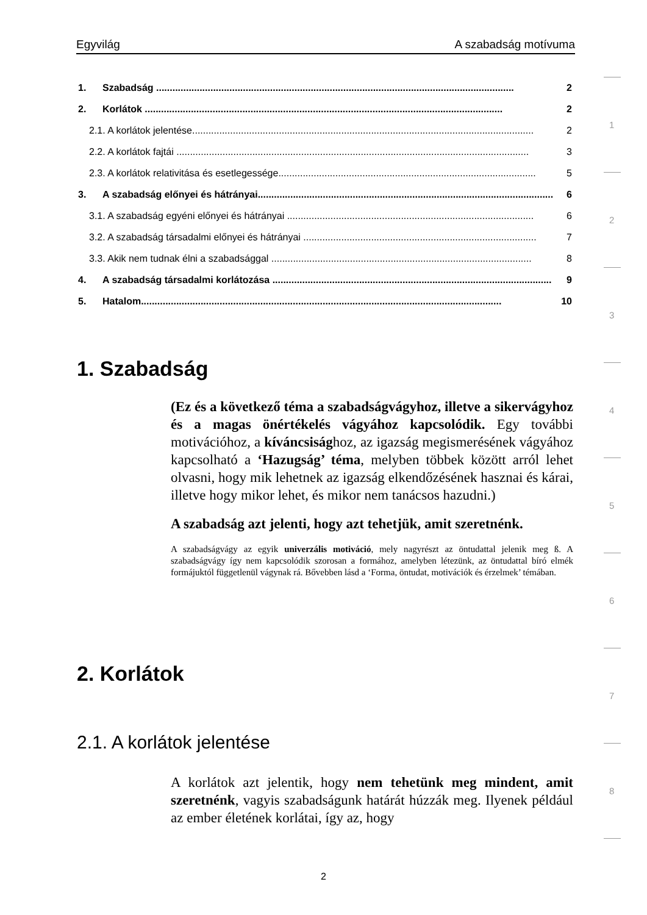Egyvilág A szabadság motívuma
1. Szabadság .................................................................................................................................... 2
2. Korlátok .................................................................................................................................... 2
2.1. A korlátok jelentése.............................................................................................................................. 2
2.2. A korlátok fajtái .................................................................................................................................. 3
2.3. A korlátok relativitása és esetlegessége............................................................................................... 5
3. A szabadság előnyei és hátrányai............................................................................................................. 6
3.1. A szabadság egyéni előnyei és hátrányai ........................................................................................... 6
3.2. A szabadság társadalmi előnyei és hátrányai ...................................................................................... 7
3.3. Akik nem tudnak élni a szabadsággal ................................................................................................ 8
4. A szabadság társadalmi korlátozása ....................................................................................................... 9
5. Hatalom..................................................................................................................................... 10
1. Szabadság
(Ez és a következő téma a szabadságvágyhoz, illetve a sikervágyhoz és a magas önértékelés vágyához kapcsolódik. Egy további motivációhoz, a kíváncsisághoz, az igazság megismerésének vágyához kapcsolható a ‘Hazugság’ téma, melyben többek között arról lehet olvasni, hogy mik lehetnek az igazság elkendőzésének hasznai és kárai, illetve hogy mikor lehet, és mikor nem tanácsos hazudni.)
A szabadság azt jelenti, hogy azt tehetjük, amit szeretnénk.
A szabadságvágy az egyik univerzális motiváció, mely nagyrészt az öntudattal jelenik meg ß. A szabadságvágy így nem kapcsolódik szorosan a formához, amelyben létezünk, az öntudattal bíró elmék formájuktól függetlenül vágynak rá. Bővebben lásd a ‘Forma, öntudat, motivációk és érzelmek’ témában.
2. Korlátok
2.1. A korlátok jelentése
A korlátok azt jelentik, hogy nem tehetünk meg mindent, amit szeretnénk, vagyis szabadságunk határát húzzák meg. Ilyenek például az ember életének korlátai, így az, hogy
1
2
3
4
5
6
7
8
2